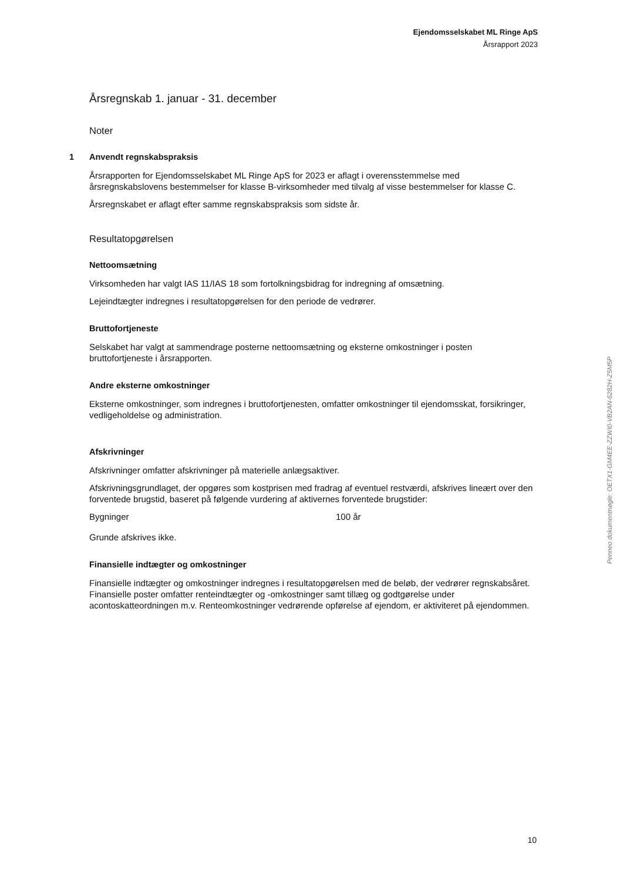Ejendomsselskabet ML Ringe ApS
Årsrapport 2023
Årsregnskab 1. januar - 31. december
Noter
1 Anvendt regnskabspraksis
Årsrapporten for Ejendomsselskabet ML Ringe ApS for 2023 er aflagt i overensstemmelse med årsregnskabslovens bestemmelser for klasse B-virksomheder med tilvalg af visse bestemmelser for klasse C.
Årsregnskabet er aflagt efter samme regnskabspraksis som sidste år.
Resultatopgørelsen
Nettoomsætning
Virksomheden har valgt IAS 11/IAS 18 som fortolkningsbidrag for indregning af omsætning.
Lejeindtægter indregnes i resultatopgørelsen for den periode de vedrører.
Bruttofortjeneste
Selskabet har valgt at sammendrage posterne nettoomsætning og eksterne omkostninger i posten bruttofortjeneste i årsrapporten.
Andre eksterne omkostninger
Eksterne omkostninger, som indregnes i bruttofortjenesten, omfatter omkostninger til ejendomsskat, forsikringer, vedligeholdelse og administration.
Afskrivninger
Afskrivninger omfatter afskrivninger på materielle anlægsaktiver.
Afskrivningsgrundlaget, der opgøres som kostprisen med fradrag af eventuel restværdi, afskrives lineært over den forventede brugstid, baseret på følgende vurdering af aktivernes forventede brugstider:
| Bygninger | 100 år |
Grunde afskrives ikke.
Finansielle indtægter og omkostninger
Finansielle indtægter og omkostninger indregnes i resultatopgørelsen med de beløb, der vedrører regnskabsåret. Finansielle poster omfatter renteindtægter og -omkostninger samt tillæg og godtgørelse under acontoskatteordningen m.v. Renteomkostninger vedrørende opførelse af ejendom, er aktiviteret på ejendommen.
Penneo dokumentnøgle: OETX1-GM4EE-ZZWI0-VB2AN-6282H-Z5M5P
10